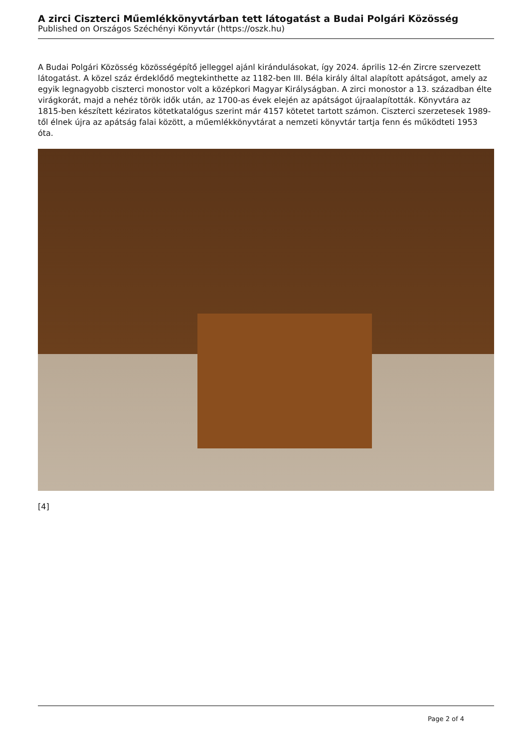A zirci Ciszterci Műemlékkönyvtárban tett látogatást a Budai Polgári Közösség
Published on Országos Széchényi Könyvtár (https://oszk.hu)
A Budai Polgári Közösség közösségépítő jelleggel ajánl kirándulásokat, így 2024. április 12-én Zircre szervezett látogatást. A közel száz érdeklődő megtekinthette az 1182-ben III. Béla király által alapított apátságot, amely az egyik legnagyobb ciszterci monostor volt a középkori Magyar Királyságban. A zirci monostor a 13. században élte virágkorát, majd a nehéz török idők után, az 1700-as évek elején az apátságot újraalapították. Könyvtára az 1815-ben készített kéziratos kötetkatalógus szerint már 4157 kötetet tartott számon. Ciszterci szerzetesek 1989-től élnek újra az apátság falai között, a műemlékkönyvtárat a nemzeti könyvtár tartja fenn és működteti 1953 óta.
[4]
Page 2 of 4